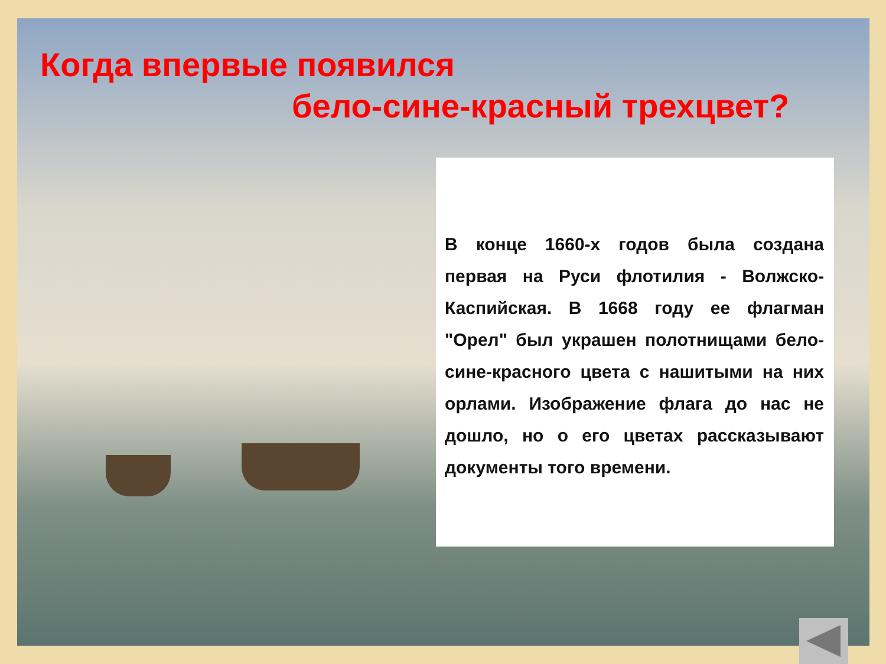Когда впервые появился
бело-сине-красный трехцвет?
В конце 1660-х годов была создана первая на Руси флотилия - Волжско-Каспийская. В 1668 году ее флагман "Орел" был украшен полотнищами бело-сине-красного цвета с нашитыми на них орлами. Изображение флага до нас не дошло, но о его цветах рассказывают документы того времени.